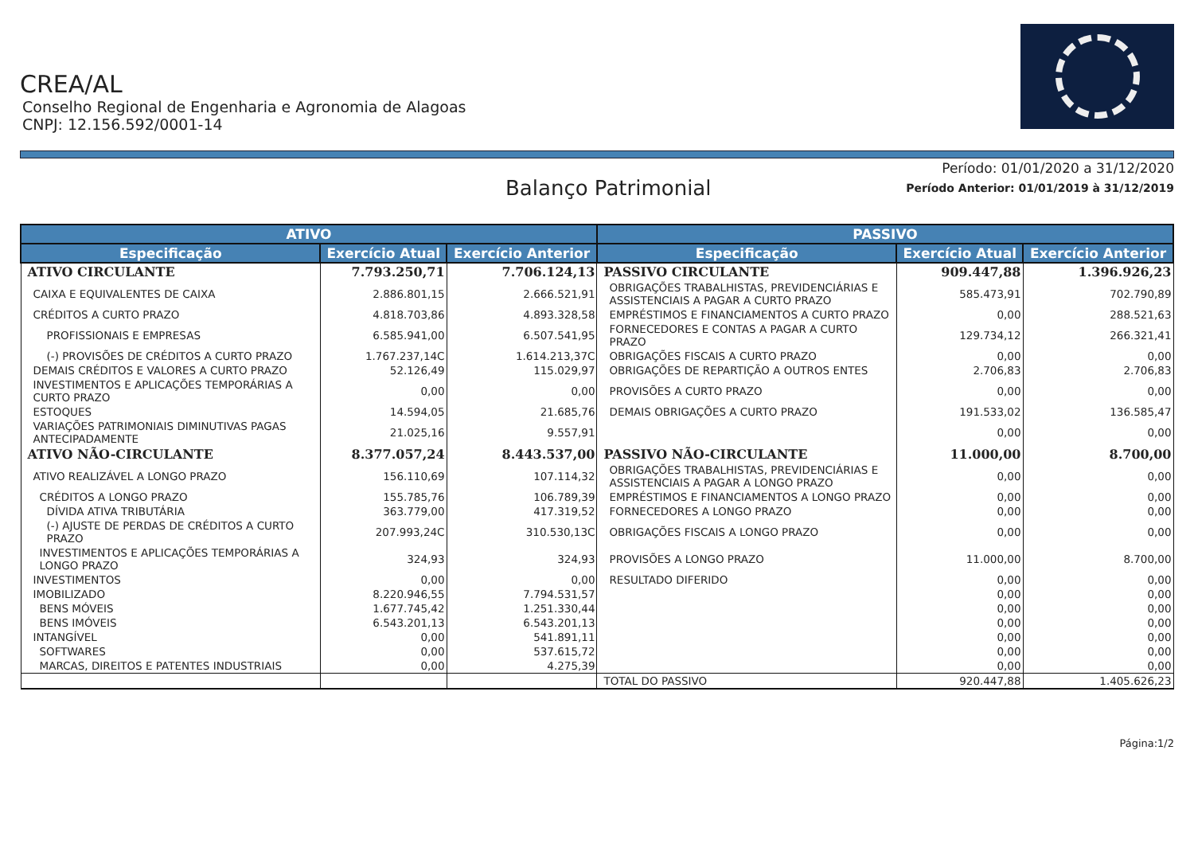CREA/AL
Conselho Regional de Engenharia e Agronomia de Alagoas
CNPJ: 12.156.592/0001-14
Período: 01/01/2020 a 31/12/2020
Balanço Patrimonial
Período Anterior: 01/01/2019 à 31/12/2019
| ATIVO | | | PASSIVO | | |
| --- | --- | --- | --- | --- | --- |
| Especificação | Exercício Atual | Exercício Anterior | Especificação | Exercício Atual | Exercício Anterior |
| ATIVO CIRCULANTE | 7.793.250,71 | 7.706.124,13 | PASSIVO CIRCULANTE | 909.447,88 | 1.396.926,23 |
| CAIXA E EQUIVALENTES DE CAIXA | 2.886.801,15 | 2.666.521,91 | OBRIGAÇÕES TRABALHISTAS, PREVIDENCIÁRIAS E ASSISTENCIAIS A PAGAR A CURTO PRAZO | 585.473,91 | 702.790,89 |
| CRÉDITOS A CURTO PRAZO | 4.818.703,86 | 4.893.328,58 | EMPRÉSTIMOS E FINANCIAMENTOS A CURTO PRAZO | 0,00 | 288.521,63 |
| PROFISSIONAIS E EMPRESAS | 6.585.941,00 | 6.507.541,95 | FORNECEDORES E CONTAS A PAGAR A CURTO PRAZO | 129.734,12 | 266.321,41 |
| (-) PROVISÕES DE CRÉDITOS A CURTO PRAZO | 1.767.237,14C | 1.614.213,37C | OBRIGAÇÕES FISCAIS A CURTO PRAZO | 0,00 | 0,00 |
| DEMAIS CRÉDITOS E VALORES A CURTO PRAZO | 52.126,49 | 115.029,97 | OBRIGAÇÕES DE REPARTIÇÃO A OUTROS ENTES | 2.706,83 | 2.706,83 |
| INVESTIMENTOS E APLICAÇÕES TEMPORÁRIAS A CURTO PRAZO | 0,00 | 0,00 | PROVISÕES A CURTO PRAZO | 0,00 | 0,00 |
| ESTOQUES | 14.594,05 | 21.685,76 | DEMAIS OBRIGAÇÕES A CURTO PRAZO | 191.533,02 | 136.585,47 |
| VARIAÇÕES PATRIMONIAIS DIMINUTIVAS PAGAS ANTECIPADAMENTE | 21.025,16 | 9.557,91 | | 0,00 | 0,00 |
| ATIVO NÃO-CIRCULANTE | 8.377.057,24 | 8.443.537,00 | PASSIVO NÃO-CIRCULANTE | 11.000,00 | 8.700,00 |
| ATIVO REALIZÁVEL A LONGO PRAZO | 156.110,69 | 107.114,32 | OBRIGAÇÕES TRABALHISTAS, PREVIDENCIÁRIAS E ASSISTENCIAIS A PAGAR A LONGO PRAZO | 0,00 | 0,00 |
| CRÉDITOS A LONGO PRAZO | 155.785,76 | 106.789,39 | EMPRÉSTIMOS E FINANCIAMENTOS A LONGO PRAZO | 0,00 | 0,00 |
| DÍVIDA ATIVA TRIBUTÁRIA | 363.779,00 | 417.319,52 | FORNECEDORES A LONGO PRAZO | 0,00 | 0,00 |
| (-) AJUSTE DE PERDAS DE CRÉDITOS A CURTO PRAZO | 207.993,24C | 310.530,13C | OBRIGAÇÕES FISCAIS A LONGO PRAZO | 0,00 | 0,00 |
| INVESTIMENTOS E APLICAÇÕES TEMPORÁRIAS A LONGO PRAZO | 324,93 | 324,93 | PROVISÕES A LONGO PRAZO | 11.000,00 | 8.700,00 |
| INVESTIMENTOS | 0,00 | 0,00 | RESULTADO DIFERIDO | 0,00 | 0,00 |
| IMOBILIZADO | 8.220.946,55 | 7.794.531,57 | | 0,00 | 0,00 |
| BENS MÓVEIS | 1.677.745,42 | 1.251.330,44 | | 0,00 | 0,00 |
| BENS IMÓVEIS | 6.543.201,13 | 6.543.201,13 | | 0,00 | 0,00 |
| INTANGÍVEL | 0,00 | 541.891,11 | | 0,00 | 0,00 |
| SOFTWARES | 0,00 | 537.615,72 | | 0,00 | 0,00 |
| MARCAS, DIREITOS E PATENTES INDUSTRIAIS | 0,00 | 4.275,39 | | 0,00 | 0,00 |
| | | | TOTAL DO PASSIVO | 920.447,88 | 1.405.626,23 |
Página:1/2